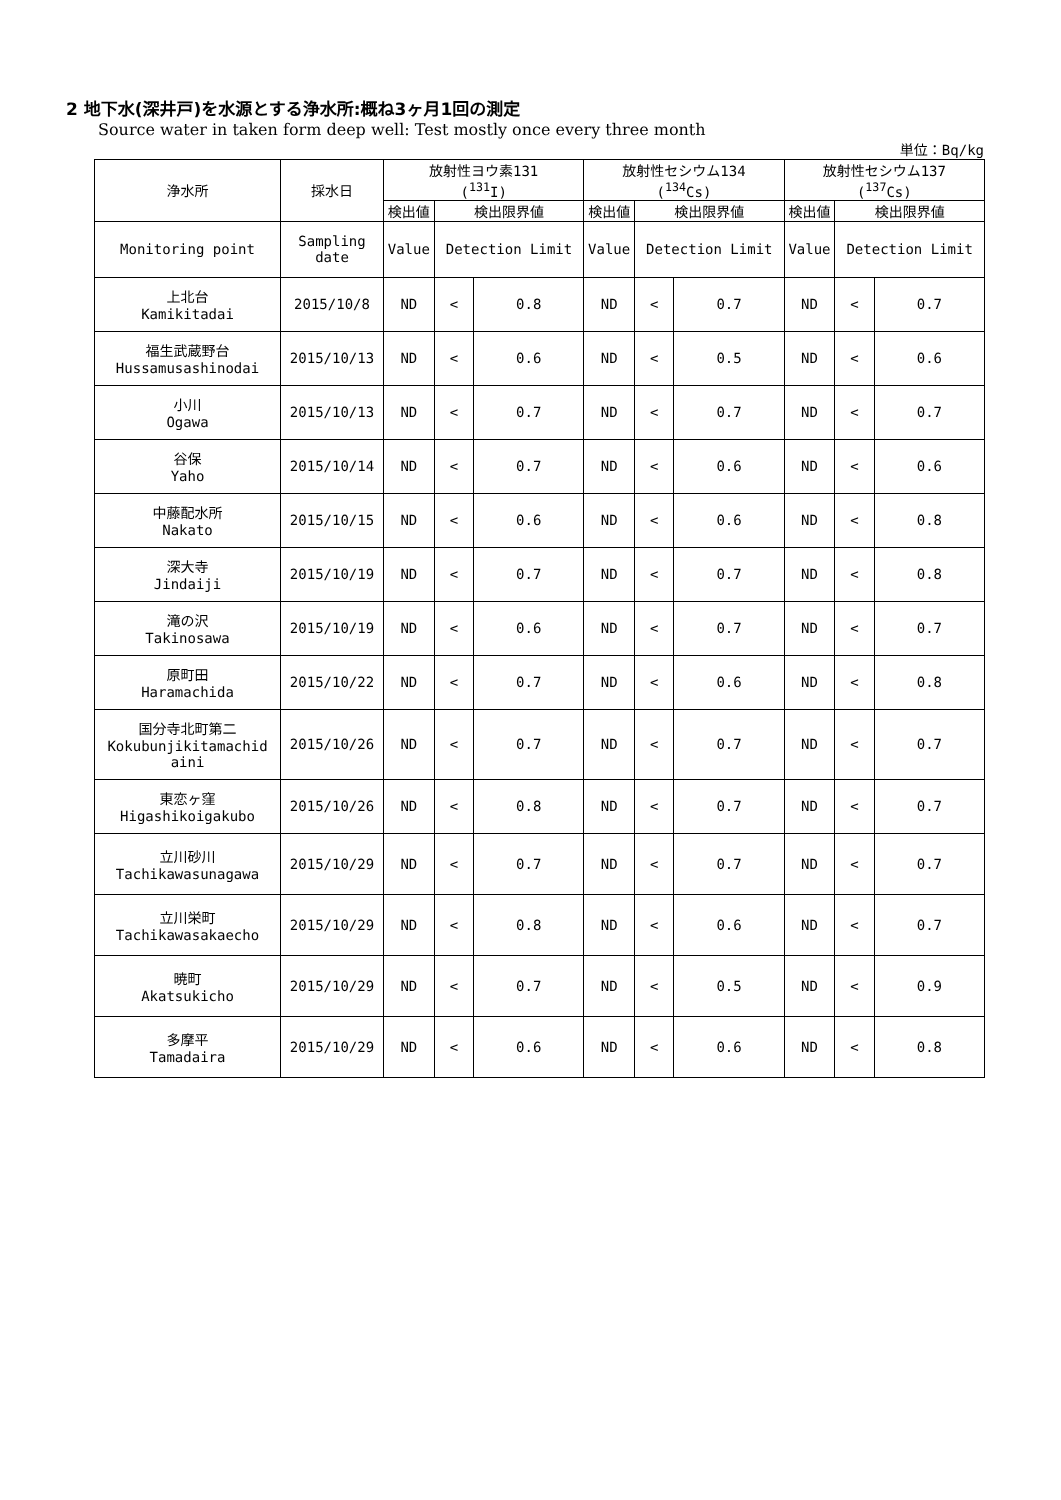2 地下水(深井戸)を水源とする浄水所:概ね3ヶ月1回の測定
Source water in taken form deep well: Test mostly once every three month
単位：Bq/kg
| 浄水所 | 採水日 | 放射性ヨウ素131 (<sup>131</sup>I) | | | 放射性セシウム134 (<sup>134</sup>Cs) | | | 放射性セシウム137 (<sup>137</sup>Cs) | | |
| --- | --- | --- | --- | --- | --- | --- | --- | --- | --- | --- |
| | | 検出値 | 検出限界値 | | 検出値 | 検出限界値 | | 検出値 | 検出限界値 | |
| Monitoring point | Sampling date | Value | Detection Limit | | Value | Detection Limit | | Value | Detection Limit | |
| 上北台 Kamikitadai | 2015/10/8 | ND | < | 0.8 | ND | < | 0.7 | ND | < | 0.7 |
| 福生武蔵野台 Hussamusashinodai | 2015/10/13 | ND | < | 0.6 | ND | < | 0.5 | ND | < | 0.6 |
| 小川 Ogawa | 2015/10/13 | ND | < | 0.7 | ND | < | 0.7 | ND | < | 0.7 |
| 谷保 Yaho | 2015/10/14 | ND | < | 0.7 | ND | < | 0.6 | ND | < | 0.6 |
| 中藤配水所 Nakato | 2015/10/15 | ND | < | 0.6 | ND | < | 0.6 | ND | < | 0.8 |
| 深大寺 Jindaiji | 2015/10/19 | ND | < | 0.7 | ND | < | 0.7 | ND | < | 0.8 |
| 滝の沢 Takinosawa | 2015/10/19 | ND | < | 0.6 | ND | < | 0.7 | ND | < | 0.7 |
| 原町田 Haramachida | 2015/10/22 | ND | < | 0.7 | ND | < | 0.6 | ND | < | 0.8 |
| 国分寺北町第二 Kokubunjikitamachid aini | 2015/10/26 | ND | < | 0.7 | ND | < | 0.7 | ND | < | 0.7 |
| 東恋ヶ窪 Higashikoigakubo | 2015/10/26 | ND | < | 0.8 | ND | < | 0.7 | ND | < | 0.7 |
| 立川砂川 Tachikawasunagawa | 2015/10/29 | ND | < | 0.7 | ND | < | 0.7 | ND | < | 0.7 |
| 立川栄町 Tachikawasakaecho | 2015/10/29 | ND | < | 0.8 | ND | < | 0.6 | ND | < | 0.7 |
| 暁町 Akatsukicho | 2015/10/29 | ND | < | 0.7 | ND | < | 0.5 | ND | < | 0.9 |
| 多摩平 Tamadaira | 2015/10/29 | ND | < | 0.6 | ND | < | 0.6 | ND | < | 0.8 |